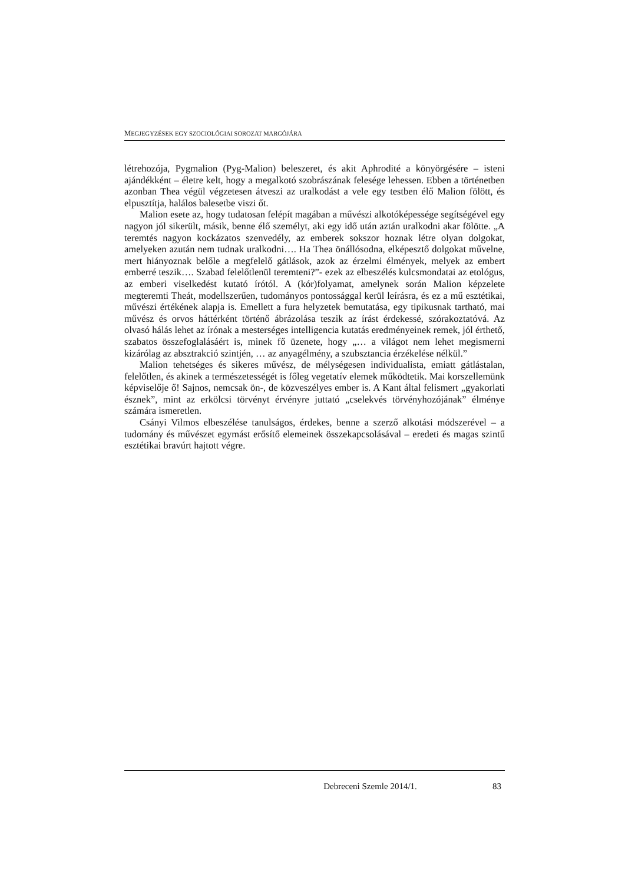MEGJEGYZÉSEK EGY SZOCIOLÓGIAI SOROZAT MARGÓJÁRA
létrehozója, Pygmalion (Pyg-Malion) beleszeret, és akit Aphrodité a könyörgésére – isteni ajándékként – életre kelt, hogy a megalkotó szobrászának felesége lehessen. Ebben a történetben azonban Thea végül végzetesen átveszi az uralkodást a vele egy testben élő Malion fölött, és elpusztítja, halálos balesetbe viszi őt.
Malion esete az, hogy tudatosan felépít magában a művészi alkotóképessége segítségével egy nagyon jól sikerült, másik, benne élő személyt, aki egy idő után aztán uralkodni akar fölötte. „A teremtés nagyon kockázatos szenvedély, az emberek sokszor hoznak létre olyan dolgokat, amelyeken azután nem tudnak uralkodni…. Ha Thea önállósodna, elképesztő dolgokat művelne, mert hiányoznak belőle a megfelelő gátlások, azok az érzelmi élmények, melyek az embert emberré teszik…. Szabad felelőtlenül teremteni?”- ezek az elbeszélés kulcsmondatai az etológus, az emberi viselkedést kutató írótól. A (kór)folyamat, amelynek során Malion képzelete megteremti Theát, modellszerűen, tudományos pontossággal kerül leírásra, és ez a mű esztétikai, művészi értékének alapja is. Emellett a fura helyzetek bemutatása, egy tipikusnak tartható, mai művész és orvos háttérként történő ábrázolása teszik az írást érdekessé, szórakoztatóvá. Az olvasó hálás lehet az írónak a mesterséges intelligencia kutatás eredményeinek remek, jól érthető, szabatos összefoglalásáért is, minek fő üzenete, hogy „… a világot nem lehet megismerni kizárólag az absztrakció szintjén, … az anyagélmény, a szubsztancia érzékelése nélkül.”
Malion tehetséges és sikeres művész, de mélységesen individualista, emiatt gátlástalan, felelőtlen, és akinek a természetességét is főleg vegetatív elemek működtetik. Mai korszellemünk képviselője ő! Sajnos, nemcsak ön-, de közveszélyes ember is. A Kant által felismert „gyakorlati észnek”, mint az erkölcsi törvényt érvényre juttató „cselekvés törvényhozójának” élménye számára ismeretlen.
Csányi Vilmos elbeszélése tanulságos, érdekes, benne a szerző alkotási módszerével – a tudomány és művészet egymást erősítő elemeinek összekapcsolásával – eredeti és magas szintű esztétikai bravúrt hajtott végre.
Debreceni Szemle 2014/1. 83